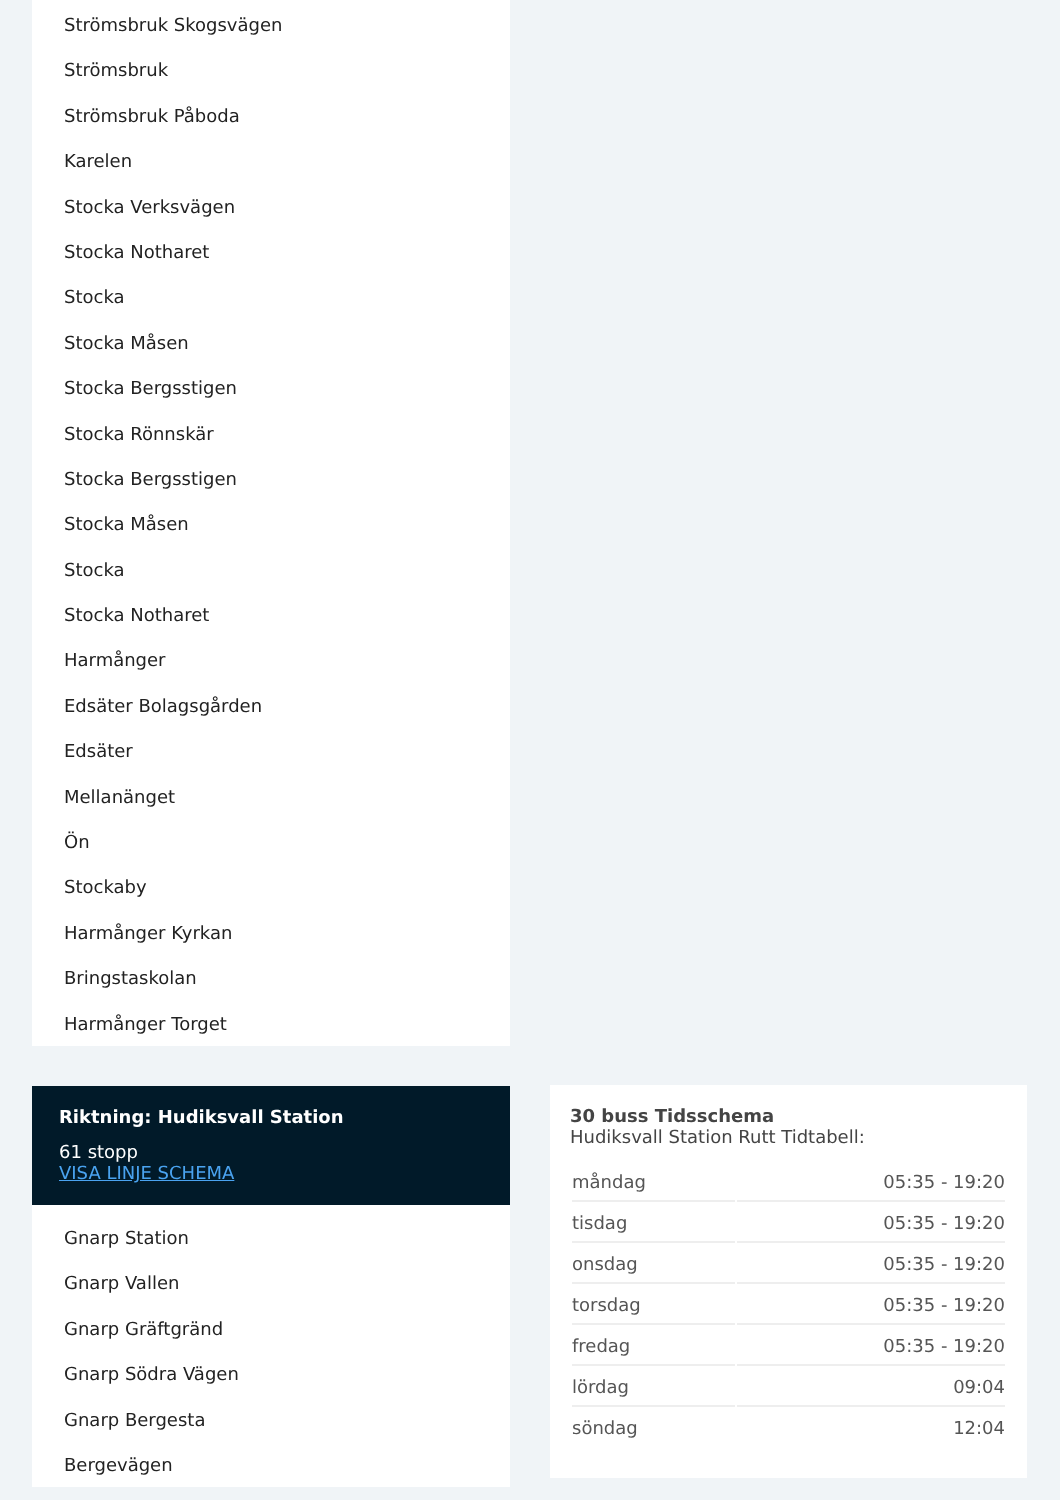Strömsbruk Skogsvägen
Strömsbruk
Strömsbruk Påboda
Karelen
Stocka Verksvägen
Stocka Notharet
Stocka
Stocka Måsen
Stocka Bergsstigen
Stocka Rönnskär
Stocka Bergsstigen
Stocka Måsen
Stocka
Stocka Notharet
Harmånger
Edsäter Bolagsgården
Edsäter
Mellanänget
Ön
Stockaby
Harmånger Kyrkan
Bringstaskolan
Harmånger Torget
Riktning: Hudiksvall Station
61 stopp
VISA LINJE SCHEMA
Gnarp Station
Gnarp Vallen
Gnarp Gräftgränd
Gnarp Södra Vägen
Gnarp Bergesta
Bergevägen
30 buss Tidsschema
Hudiksvall Station Rutt Tidtabell:
| måndag | 05:35 - 19:20 |
| tisdag | 05:35 - 19:20 |
| onsdag | 05:35 - 19:20 |
| torsdag | 05:35 - 19:20 |
| fredag | 05:35 - 19:20 |
| lördag | 09:04 |
| söndag | 12:04 |